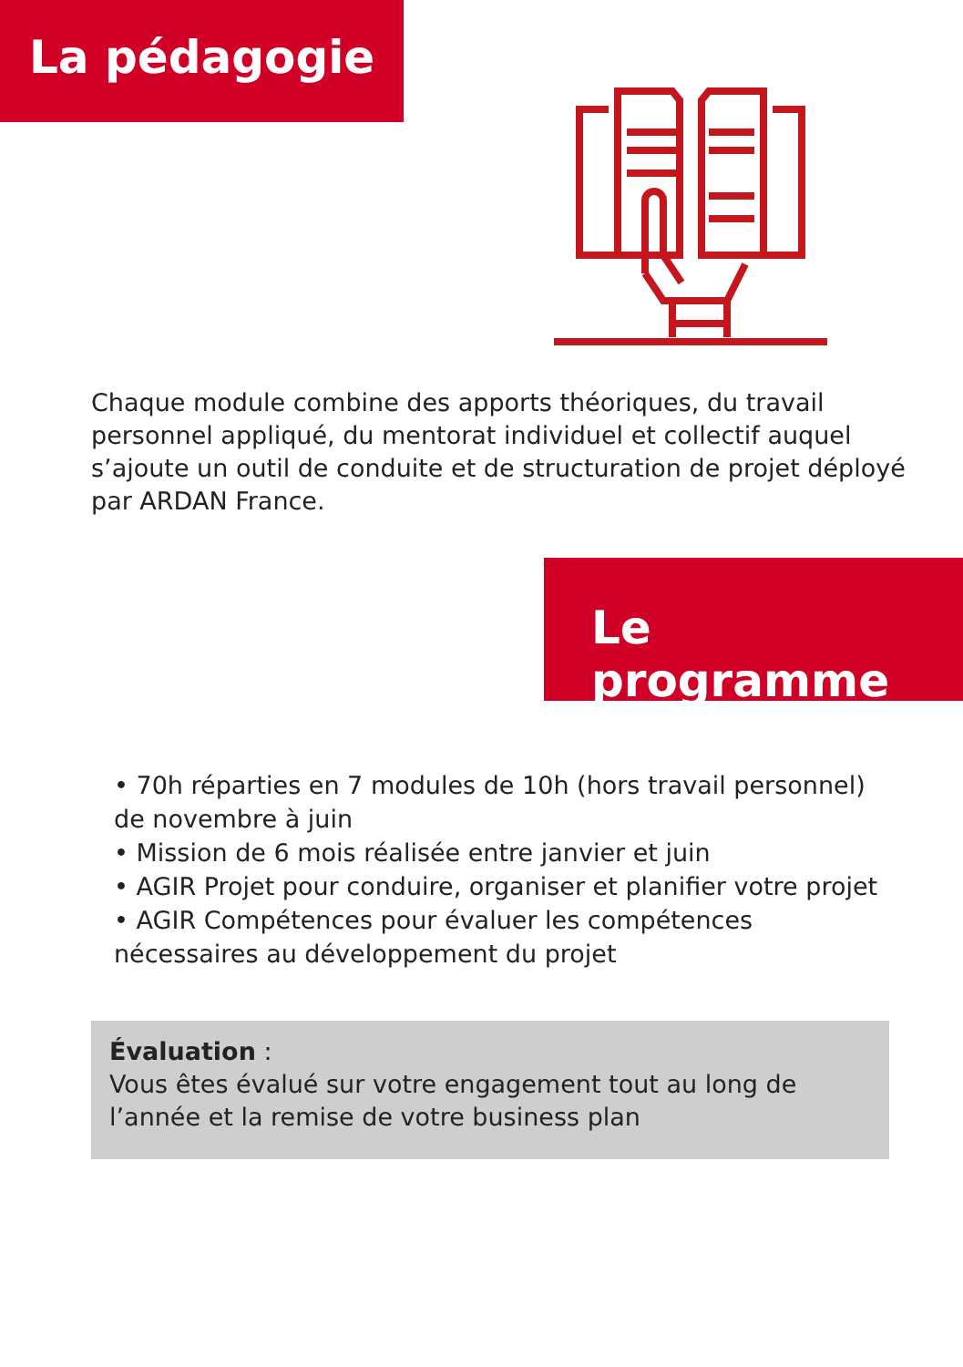La pédagogie
Chaque module combine des apports théoriques, du travail personnel appliqué, du mentorat individuel et collectif auquel s’ajoute un outil de conduite et de structuration de projet déployé par ARDAN France.
Le programme
• 70h réparties en 7 modules de 10h (hors travail personnel) de novembre à juin
• Mission de 6 mois réalisée entre janvier et juin
• AGIR Projet pour conduire, organiser et planifier votre projet
• AGIR Compétences pour évaluer les compétences nécessaires au développement du projet
Évaluation :
Vous êtes évalué sur votre engagement tout au long de l’année et la remise de votre business plan